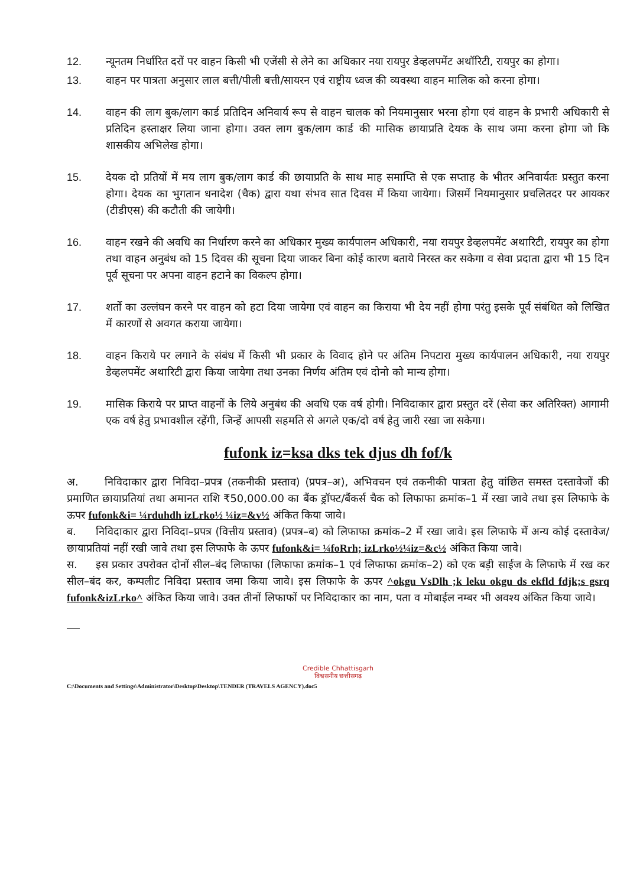12. न्यूनतम निर्धारित दरों पर वाहन किसी भी एजेंसी से लेने का अधिकार नया रायपुर डेव्हलपमेंट अथॉरिटी, रायपुर का होगा।
13. वाहन पर पात्रता अनुसार लाल बत्ती/पीली बत्ती/सायरन एवं राष्ट्रीय ध्वज की व्यवस्था वाहन मालिक को करना होगा।
14. वाहन की लाग बुक/लाग कार्ड प्रतिदिन अनिवार्य रूप से वाहन चालक को नियमानुसार भरना होगा एवं वाहन के प्रभारी अधिकारी से प्रतिदिन हस्ताक्षर लिया जाना होगा। उक्त लाग बुक/लाग कार्ड की मासिक छायाप्रति देयक के साथ जमा करना होगा जो कि शासकीय अभिलेख होगा।
15. देयक दो प्रतियों में मय लाग बुक/लाग कार्ड की छायाप्रति के साथ माह समाप्ति से एक सप्ताह के भीतर अनिवार्यतः प्रस्तुत करना होगा। देयक का भुगतान धनादेश (चैक) द्वारा यथा संभव सात दिवस में किया जायेगा। जिसमें नियमानुसार प्रचलितदर पर आयकर (टीडीएस) की कटौती की जायेगी।
16. वाहन रखने की अवधि का निर्धारण करने का अधिकार मुख्य कार्यपालन अधिकारी, नया रायपुर डेव्हलपमेंट अथारिटी, रायपुर का होगा तथा वाहन अनुबंध को 15 दिवस की सूचना दिया जाकर बिना कोई कारण बताये निरस्त कर सकेगा व सेवा प्रदाता द्वारा भी 15 दिन पूर्व सूचना पर अपना वाहन हटाने का विकल्प होगा।
17. शर्तो का उल्लंघन करने पर वाहन को हटा दिया जायेगा एवं वाहन का किराया भी देय नहीं होगा परंतु इसके पूर्व संबंधित को लिखित में कारणों से अवगत कराया जायेगा।
18. वाहन किराये पर लगाने के संबंध में किसी भी प्रकार के विवाद होने पर अंतिम निपटारा मुख्य कार्यपालन अधिकारी, नया रायपुर डेव्हलपमेंट अथारिटी द्वारा किया जायेगा तथा उनका निर्णय अंतिम एवं दोनो को मान्य होगा।
19. मासिक किराये पर प्राप्त वाहनों के लिये अनुबंध की अवधि एक वर्ष होगी। निविदाकार द्वारा प्रस्तुत दरें (सेवा कर अतिरिक्त) आगामी एक वर्ष हेतु प्रभावशील रहेंगी, जिन्हें आपसी सहमति से अगले एक/दो वर्ष हेतु जारी रखा जा सकेगा।
fufonk iz=ksa dks tek djus dh fof/k
अ. निविदाकार द्वारा निविदा–प्रपत्र (तकनीकी प्रस्ताव) (प्रपत्र–अ), अभिवचन एवं तकनीकी पात्रता हेतु वांछित समस्त दस्तावेजों की प्रमाणित छायाप्रतियां तथा अमानत राशि ₹50,000.00 का बैंक ड्रॉफ्ट/बैंकर्स चैक को लिफाफा क्रमांक–1 में रखा जावे तथा इस लिफाफे के ऊपर fufonk&i= ¼rduhdh izLrko½ ¼iz=&v½ अंकित किया जावे।
ब. निविदाकार द्वारा निविदा–प्रपत्र (वित्तीय प्रस्ताव) (प्रपत्र–ब) को लिफाफा क्रमांक–2 में रखा जावे। इस लिफाफे में अन्य कोई दस्तावेज/छायाप्रतियां नहीं रखी जावे तथा इस लिफाफे के ऊपर fufonk&i= ¼foRrh; izLrko½¼iz=&c½ अंकित किया जावे।
स. इस प्रकार उपरोक्त दोनों सील–बंद लिफाफा (लिफाफा क्रमांक–1 एवं लिफाफा क्रमांक–2) को एक बड़ी साईज के लिफाफे में रख कर सील–बंद कर, कम्पलीट निविदा प्रस्ताव जमा किया जावे। इस लिफाफे के ऊपर ^okgu VsDlh ;k leku okgu ds ekfld fdjk;s gsrq fufonk&izLrko^ अंकित किया जावे। उक्त तीनों लिफाफों पर निविदाकार का नाम, पता व मोबाईल नम्बर भी अवश्य अंकित किया जावे।
Credible Chhattisgarh
विश्वसनीय छत्तीसगढ़
C:\Documents and Settings\Administrator\Desktop\Desktop\TENDER (TRAVELS AGENCY).doc5